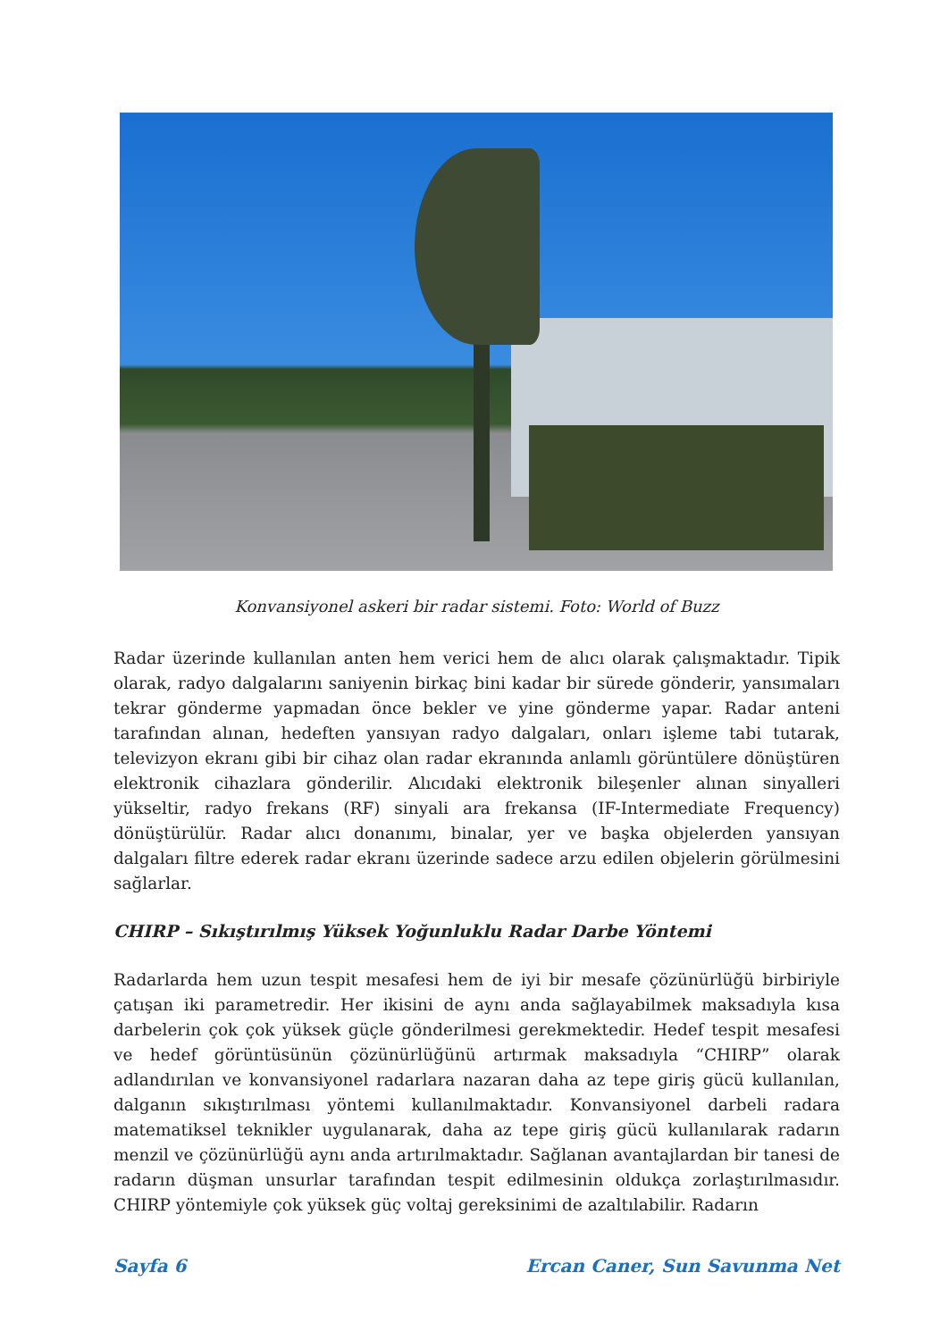Konvansiyonel askeri bir radar sistemi. Foto: World of Buzz
Radar üzerinde kullanılan anten hem verici hem de alıcı olarak çalışmaktadır. Tipik olarak, radyo dalgalarını saniyenin birkaç bini kadar bir sürede gönderir, yansımaları tekrar gönderme yapmadan önce bekler ve yine gönderme yapar. Radar anteni tarafından alınan, hedeften yansıyan radyo dalgaları, onları işleme tabi tutarak, televizyon ekranı gibi bir cihaz olan radar ekranında anlamlı görüntülere dönüştüren elektronik cihazlara gönderilir. Alıcıdaki elektronik bileşenler alınan sinyalleri yükseltir, radyo frekans (RF) sinyali ara frekansa (IF-Intermediate Frequency) dönüştürülür. Radar alıcı donanımı, binalar, yer ve başka objelerden yansıyan dalgaları filtre ederek radar ekranı üzerinde sadece arzu edilen objelerin görülmesini sağlarlar.
CHIRP – Sıkıştırılmış Yüksek Yoğunluklu Radar Darbe Yöntemi
Radarlarda hem uzun tespit mesafesi hem de iyi bir mesafe çözünürlüğü birbiriyle çatışan iki parametredir. Her ikisini de aynı anda sağlayabilmek maksadıyla kısa darbelerin çok çok yüksek güçle gönderilmesi gerekmektedir. Hedef tespit mesafesi ve hedef görüntüsünün çözünürlüğünü artırmak maksadıyla “CHIRP” olarak adlandırılan ve konvansiyonel radarlara nazaran daha az tepe giriş gücü kullanılan, dalganın sıkıştırılması yöntemi kullanılmaktadır. Konvansiyonel darbeli radara matematiksel teknikler uygulanarak, daha az tepe giriş gücü kullanılarak radarın menzil ve çözünürlüğü aynı anda artırılmaktadır. Sağlanan avantajlardan bir tanesi de radarın düşman unsurlar tarafından tespit edilmesinin oldukça zorlaştırılmasıdır. CHIRP yöntemiyle çok yüksek güç voltaj gereksinimi de azaltılabilir. Radarın
Sayfa 6 Ercan Caner, Sun Savunma Net